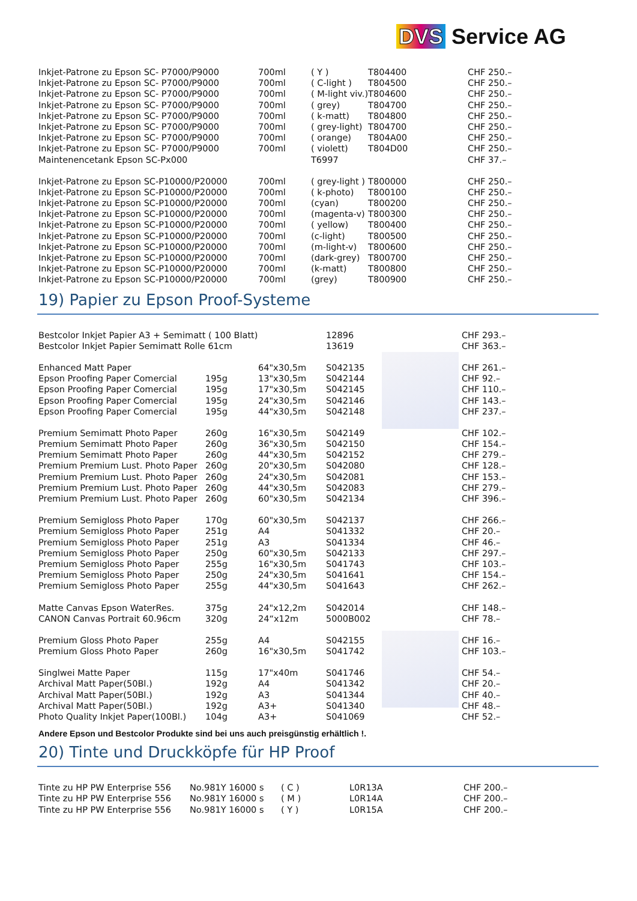DVS Service AG
| Inkjet-Patrone zu Epson SC- P7000/P9000 | 700ml | ( Y ) | T804400 | CHF 250.– |
| Inkjet-Patrone zu Epson SC- P7000/P9000 | 700ml | ( C-light ) | T804500 | CHF 250.– |
| Inkjet-Patrone zu Epson SC- P7000/P9000 | 700ml | ( M-light viv.) | T804600 | CHF 250.– |
| Inkjet-Patrone zu Epson SC- P7000/P9000 | 700ml | ( grey) | T804700 | CHF 250.– |
| Inkjet-Patrone zu Epson SC- P7000/P9000 | 700ml | ( k-matt) | T804800 | CHF 250.– |
| Inkjet-Patrone zu Epson SC- P7000/P9000 | 700ml | ( grey-light) | T804700 | CHF 250.– |
| Inkjet-Patrone zu Epson SC- P7000/P9000 | 700ml | ( orange) | T804A00 | CHF 250.– |
| Inkjet-Patrone zu Epson SC- P7000/P9000 | 700ml | ( violett) | T804D00 | CHF 250.– |
| Maintenencetank Epson SC-Px000 | | T6997 | | CHF 37.– |
| Inkjet-Patrone zu Epson SC-P10000/P20000 | 700ml | ( grey-light ) | T800000 | CHF 250.– |
| Inkjet-Patrone zu Epson SC-P10000/P20000 | 700ml | ( k-photo) | T800100 | CHF 250.– |
| Inkjet-Patrone zu Epson SC-P10000/P20000 | 700ml | (cyan) | T800200 | CHF 250.– |
| Inkjet-Patrone zu Epson SC-P10000/P20000 | 700ml | (magenta-v) | T800300 | CHF 250.– |
| Inkjet-Patrone zu Epson SC-P10000/P20000 | 700ml | ( yellow) | T800400 | CHF 250.– |
| Inkjet-Patrone zu Epson SC-P10000/P20000 | 700ml | (c-light) | T800500 | CHF 250.– |
| Inkjet-Patrone zu Epson SC-P10000/P20000 | 700ml | (m-light-v) | T800600 | CHF 250.– |
| Inkjet-Patrone zu Epson SC-P10000/P20000 | 700ml | (dark-grey) | T800700 | CHF 250.– |
| Inkjet-Patrone zu Epson SC-P10000/P20000 | 700ml | (k-matt) | T800800 | CHF 250.– |
| Inkjet-Patrone zu Epson SC-P10000/P20000 | 700ml | (grey) | T800900 | CHF 250.– |
19) Papier zu Epson Proof-Systeme
| Bestcolor Inkjet Papier A3 + Semimatt ( 100 Blatt) | | | 12896 | CHF 293.– |
| Bestcolor Inkjet Papier Semimatt Rolle 61cm | | | 13619 | CHF 363.– |
| Enhanced Matt Paper | | 64"x30,5m | S042135 | CHF 261.– |
| Epson Proofing Paper Comercial | 195g | 13"x30,5m | S042144 | CHF 92.– |
| Epson Proofing Paper Comercial | 195g | 17"x30,5m | S042145 | CHF 110.– |
| Epson Proofing Paper Comercial | 195g | 24"x30,5m | S042146 | CHF 143.– |
| Epson Proofing Paper Comercial | 195g | 44"x30,5m | S042148 | CHF 237.– |
| Premium Semimatt Photo Paper | 260g | 16"x30,5m | S042149 | CHF 102.– |
| Premium Semimatt Photo Paper | 260g | 36"x30,5m | S042150 | CHF 154.– |
| Premium Semimatt Photo Paper | 260g | 44"x30,5m | S042152 | CHF 279.– |
| Premium Premium Lust. Photo Paper | 260g | 20"x30,5m | S042080 | CHF 128.– |
| Premium Premium Lust. Photo Paper | 260g | 24"x30,5m | S042081 | CHF 153.– |
| Premium Premium Lust. Photo Paper | 260g | 44"x30,5m | S042083 | CHF 279.– |
| Premium Premium Lust. Photo Paper | 260g | 60"x30,5m | S042134 | CHF 396.– |
| Premium Semigloss Photo Paper | 170g | 60"x30,5m | S042137 | CHF 266.– |
| Premium Semigloss Photo Paper | 251g | A4 | S041332 | CHF 20.– |
| Premium Semigloss Photo Paper | 251g | A3 | S041334 | CHF 46.– |
| Premium Semigloss Photo Paper | 250g | 60"x30,5m | S042133 | CHF 297.– |
| Premium Semigloss Photo Paper | 255g | 16"x30,5m | S041743 | CHF 103.– |
| Premium Semigloss Photo Paper | 250g | 24"x30,5m | S041641 | CHF 154.– |
| Premium Semigloss Photo Paper | 255g | 44"x30,5m | S041643 | CHF 262.– |
| Matte Canvas Epson WaterRes. | 375g | 24"x12,2m | S042014 | CHF 148.– |
| CANON Canvas Portrait 60.96cm | 320g | 24“x12m | 5000B002 | CHF 78.– |
| Premium Gloss Photo Paper | 255g | A4 | S042155 | CHF 16.– |
| Premium Gloss Photo Paper | 260g | 16"x30,5m | S041742 | CHF 103.– |
| Singlwei Matte Paper | 115g | 17"x40m | S041746 | CHF 54.– |
| Archival Matt Paper(50Bl.) | 192g | A4 | S041342 | CHF 20.– |
| Archival Matt Paper(50Bl.) | 192g | A3 | S041344 | CHF 40.– |
| Archival Matt Paper(50Bl.) | 192g | A3+ | S041340 | CHF 48.– |
| Photo Quality Inkjet Paper(100Bl.) | 104g | A3+ | S041069 | CHF 52.– |
Andere Epson und Bestcolor Produkte sind bei uns auch preisgünstig erhältlich !.
20) Tinte und Druckköpfe für HP Proof
| Tinte zu HP PW Enterprise 556 | No.981Y 16000 s | ( C ) | L0R13A | CHF 200.– |
| Tinte zu HP PW Enterprise 556 | No.981Y 16000 s | ( M ) | L0R14A | CHF 200.– |
| Tinte zu HP PW Enterprise 556 | No.981Y 16000 s | ( Y ) | L0R15A | CHF 200.– |